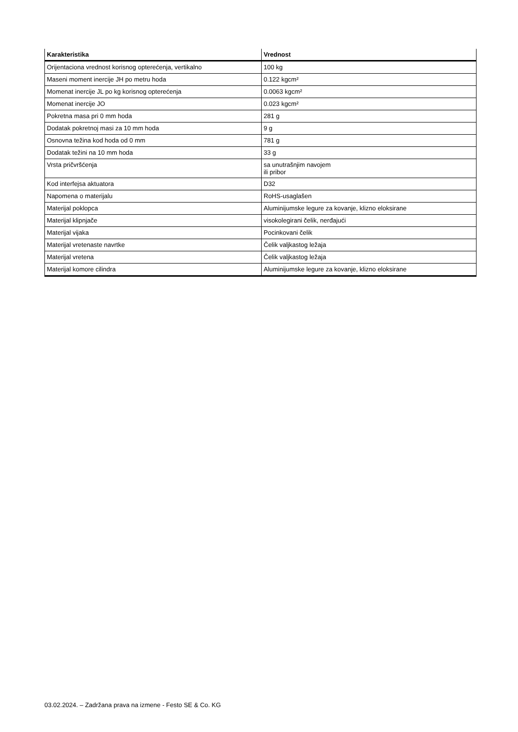| Karakteristika | Vrednost |
| --- | --- |
| Orijentaciona vrednost korisnog opterećenja, vertikalno | 100 kg |
| Maseni moment inercije JH po metru hoda | 0.122 kgcm² |
| Momenat inercije JL po kg korisnog opterećenja | 0.0063 kgcm² |
| Momenat inercije JO | 0.023 kgcm² |
| Pokretna masa pri 0 mm hoda | 281 g |
| Dodatak pokretnoj masi za 10 mm hoda | 9 g |
| Osnovna težina kod hoda od 0 mm | 781 g |
| Dodatak težini na 10 mm hoda | 33 g |
| Vrsta pričvršćenja | sa unutrašnjim navojem ili pribor |
| Kod interfejsa aktuatora | D32 |
| Napomena o materijalu | RoHS-usaglašen |
| Materijal poklopca | Aluminijumske legure za kovanje, klizno eloksirane |
| Materijal klipnjače | visokolegirani čelik, nerđajući |
| Materijal vijaka | Pocinkovani čelik |
| Materijal vretenaste navrtke | Čelik valjkastog ležaja |
| Materijal vretena | Čelik valjkastog ležaja |
| Materijal komore cilindra | Aluminijumske legure za kovanje, klizno eloksirane |
03.02.2024. – Zadržana prava na izmene - Festo SE & Co. KG